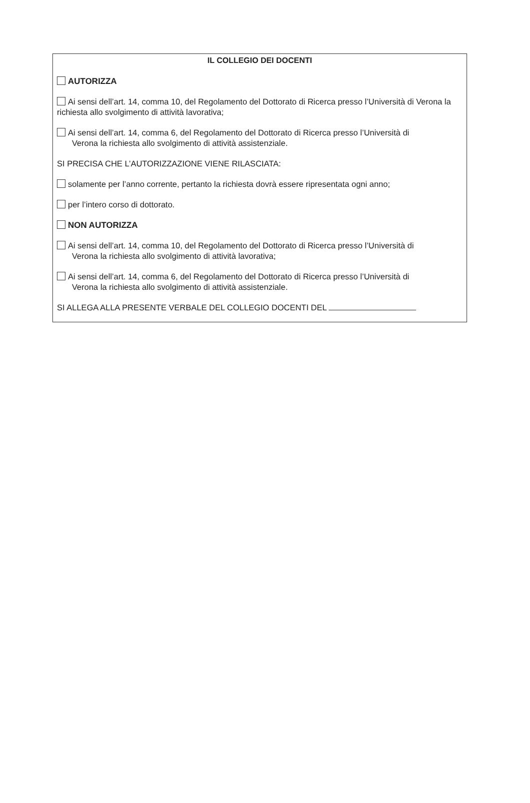IL COLLEGIO DEI DOCENTI
AUTORIZZA
Ai sensi dell’art. 14, comma 10, del Regolamento del Dottorato di Ricerca presso l’Università di Verona la richiesta allo svolgimento di attività lavorativa;
Ai sensi dell’art. 14, comma 6, del Regolamento del Dottorato di Ricerca presso l’Università di
Verona la richiesta allo svolgimento di attività assistenziale.
SI PRECISA CHE L’AUTORIZZAZIONE VIENE RILASCIATA:
solamente per l’anno corrente, pertanto la richiesta dovrà essere ripresentata ogni anno;
per l’intero corso di dottorato.
NON AUTORIZZA
Ai sensi dell’art. 14, comma 10, del Regolamento del Dottorato di Ricerca presso l’Università di
Verona la richiesta allo svolgimento di attività lavorativa;
Ai sensi dell’art. 14, comma 6, del Regolamento del Dottorato di Ricerca presso l’Università di
Verona la richiesta allo svolgimento di attività assistenziale.
SI ALLEGA ALLA PRESENTE VERBALE DEL COLLEGIO DOCENTI DEL